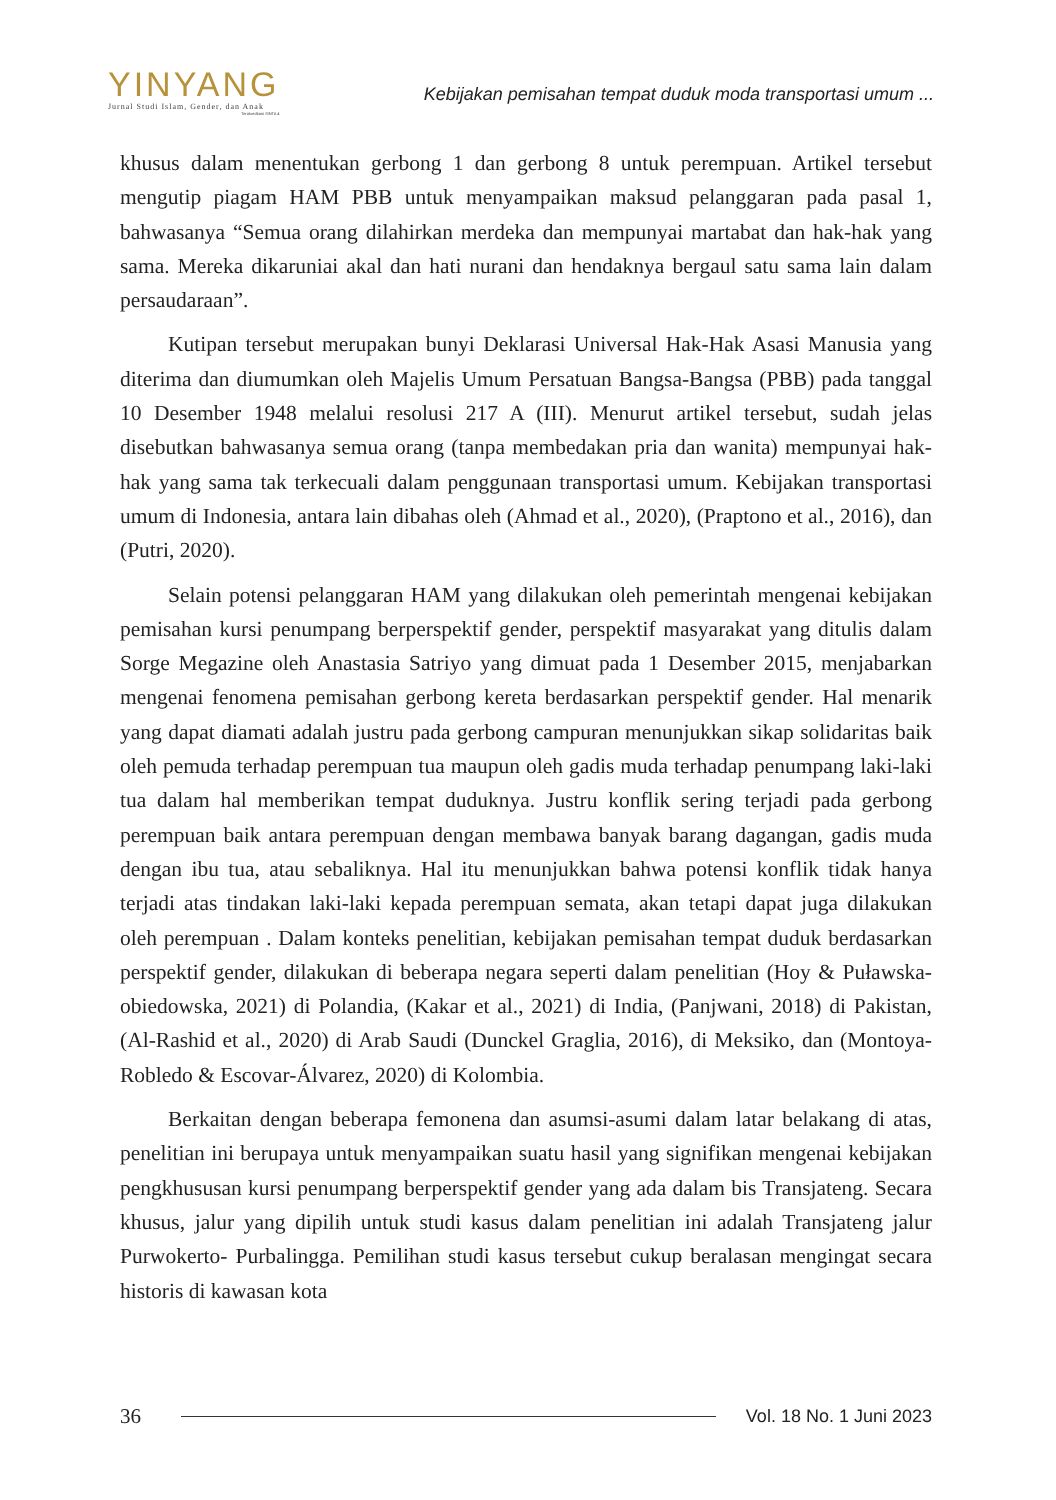YINYANG
Jurnal Studi Islam, Gender, dan Anak
Terakreditasi SINTA 4
Kebijakan pemisahan tempat duduk moda transportasi umum ...
khusus dalam menentukan gerbong 1 dan gerbong 8 untuk perempuan. Artikel tersebut mengutip piagam HAM PBB untuk menyampaikan maksud pelanggaran pada pasal 1, bahwasanya “Semua orang dilahirkan merdeka dan mempunyai martabat dan hak-hak yang sama. Mereka dikaruniai akal dan hati nurani dan hendaknya bergaul satu sama lain dalam persaudaraan”.
Kutipan tersebut merupakan bunyi Deklarasi Universal Hak-Hak Asasi Manusia yang diterima dan diumumkan oleh Majelis Umum Persatuan Bangsa-Bangsa (PBB) pada tanggal 10 Desember 1948 melalui resolusi 217 A (III). Menurut artikel tersebut, sudah jelas disebutkan bahwasanya semua orang (tanpa membedakan pria dan wanita) mempunyai hak-hak yang sama tak terkecuali dalam penggunaan transportasi umum. Kebijakan transportasi umum di Indonesia, antara lain dibahas oleh (Ahmad et al., 2020), (Praptono et al., 2016), dan (Putri, 2020).
Selain potensi pelanggaran HAM yang dilakukan oleh pemerintah mengenai kebijakan pemisahan kursi penumpang berperspektif gender, perspektif masyarakat yang ditulis dalam Sorge Megazine oleh Anastasia Satriyo yang dimuat pada 1 Desember 2015, menjabarkan mengenai fenomena pemisahan gerbong kereta berdasarkan perspektif gender. Hal menarik yang dapat diamati adalah justru pada gerbong campuran menunjukkan sikap solidaritas baik oleh pemuda terhadap perempuan tua maupun oleh gadis muda terhadap penumpang laki-laki tua dalam hal memberikan tempat duduknya. Justru konflik sering terjadi pada gerbong perempuan baik antara perempuan dengan membawa banyak barang dagangan, gadis muda dengan ibu tua, atau sebaliknya. Hal itu menunjukkan bahwa potensi konflik tidak hanya terjadi atas tindakan laki-laki kepada perempuan semata, akan tetapi dapat juga dilakukan oleh perempuan . Dalam konteks penelitian, kebijakan pemisahan tempat duduk berdasarkan perspektif gender, dilakukan di beberapa negara seperti dalam penelitian (Hoy & Puławska-obiedowska, 2021) di Polandia, (Kakar et al., 2021) di India, (Panjwani, 2018) di Pakistan, (Al-Rashid et al., 2020) di Arab Saudi (Dunckel Graglia, 2016), di Meksiko, dan (Montoya-Robledo & Escovar-Álvarez, 2020) di Kolombia.
Berkaitan dengan beberapa femonena dan asumsi-asumi dalam latar belakang di atas, penelitian ini berupaya untuk menyampaikan suatu hasil yang signifikan mengenai kebijakan pengkhususan kursi penumpang berperspektif gender yang ada dalam bis Transjateng. Secara khusus, jalur yang dipilih untuk studi kasus dalam penelitian ini adalah Transjateng jalur Purwokerto- Purbalingga. Pemilihan studi kasus tersebut cukup beralasan mengingat secara historis di kawasan kota
36 Vol. 18 No. 1 Juni 2023